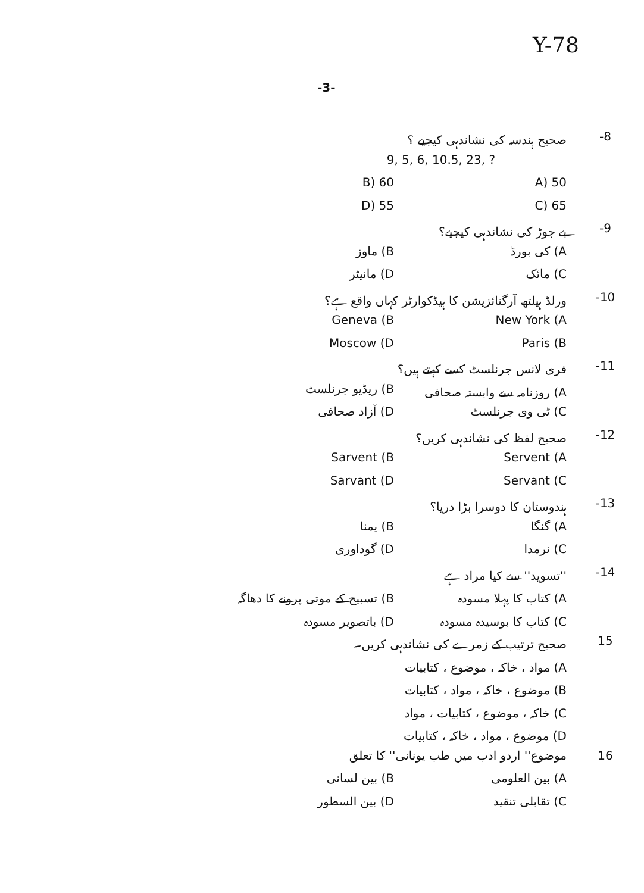Y-78
-3-
8- صحیح ہندسہ کی نشاندہی کیجیے ؟
9, 5, 6, 10.5, 23, ?
50 (A 60 (B
65 (C 55 (D
9- بے جوڑ کی نشاندہی کیجیے؟
A) کی بورڈ B) ماوز
C) مائک D) مانیٹر
10- ورلڈ ہیلتھ آرگنائزیشن کا ہیڈکوارٹر کہاں واقع ہے؟
New York (A Geneva (B
Paris (B Moscow (D
11- فری لانس جرنلسٹ کسے کہتے ہیں؟
A) روزنامہ سے وابستہ صحافی B) ریڈیو جرنلسٹ
C) ٹی وی جرنلسٹ D) آزاد صحافی
12- صحیح لفظ کی نشاندہی کریں؟
Servent (A Sarvent (B
Servant (C Sarvant (D
13- ہندوستان کا دوسرا بڑا دریا؟
A) گنگا B) یمنا
C) نرمدا D) گوداوری
14- ''تسوید'' سے کیا مراد ہے
A) کتاب کا پہلا مسودہ B) تسبیح کے موتی پرونے کا دھاگہ
C) کتاب کا بوسیدہ مسودہ D) باتصویر مسودہ
15 صحیح ترتیب کے زمرے کی نشاندہی کریں۔
A) مواد ، خاکہ ، موضوع ، کتابیات
B) موضوع ، خاکہ ، مواد ، کتابیات
C) خاکہ ، موضوع ، کتابیات ، مواد
D) موضوع ، مواد ، خاکہ ، کتابیات
16 موضوع'' اردو ادب میں طب یونانی'' کا تعلق
A) بین العلومی B) بین لسانی
C) تقابلی تنقید D) بین السطور